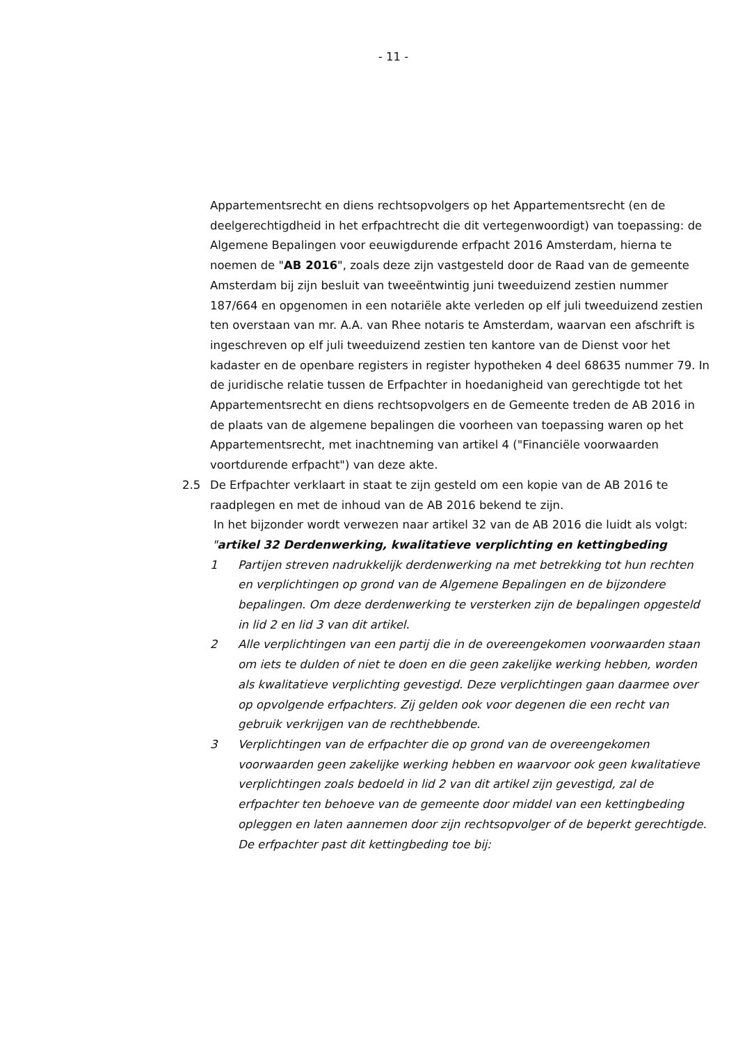- 11 -
Appartementsrecht en diens rechtsopvolgers op het Appartementsrecht (en de deelgerechtigdheid in het erfpachtrecht die dit vertegenwoordigt) van toepassing: de Algemene Bepalingen voor eeuwigdurende erfpacht 2016 Amsterdam, hierna te noemen de "AB 2016", zoals deze zijn vastgesteld door de Raad van de gemeente Amsterdam bij zijn besluit van tweeëntwintig juni tweeduizend zestien nummer 187/664 en opgenomen in een notariële akte verleden op elf juli tweeduizend zestien ten overstaan van mr. A.A. van Rhee notaris te Amsterdam, waarvan een afschrift is ingeschreven op elf juli tweeduizend zestien ten kantore van de Dienst voor het kadaster en de openbare registers in register hypotheken 4 deel 68635 nummer 79. In de juridische relatie tussen de Erfpachter in hoedanigheid van gerechtigde tot het Appartementsrecht en diens rechtsopvolgers en de Gemeente treden de AB 2016 in de plaats van de algemene bepalingen die voorheen van toepassing waren op het Appartementsrecht, met inachtneming van artikel 4 ("Financiële voorwaarden voortdurende erfpacht") van deze akte.
2.5 De Erfpachter verklaart in staat te zijn gesteld om een kopie van de AB 2016 te raadplegen en met de inhoud van de AB 2016 bekend te zijn.
In het bijzonder wordt verwezen naar artikel 32 van de AB 2016 die luidt als volgt:
"artikel 32 Derdenwerking, kwalitatieve verplichting en kettingbeding
1 Partijen streven nadrukkelijk derdenwerking na met betrekking tot hun rechten en verplichtingen op grond van de Algemene Bepalingen en de bijzondere bepalingen. Om deze derdenwerking te versterken zijn de bepalingen opgesteld in lid 2 en lid 3 van dit artikel.
2 Alle verplichtingen van een partij die in de overeengekomen voorwaarden staan om iets te dulden of niet te doen en die geen zakelijke werking hebben, worden als kwalitatieve verplichting gevestigd. Deze verplichtingen gaan daarmee over op opvolgende erfpachters. Zij gelden ook voor degenen die een recht van gebruik verkrijgen van de rechthebbende.
3 Verplichtingen van de erfpachter die op grond van de overeengekomen voorwaarden geen zakelijke werking hebben en waarvoor ook geen kwalitatieve verplichtingen zoals bedoeld in lid 2 van dit artikel zijn gevestigd, zal de erfpachter ten behoeve van de gemeente door middel van een kettingbeding opleggen en laten aannemen door zijn rechtsopvolger of de beperkt gerechtigde. De erfpachter past dit kettingbeding toe bij: